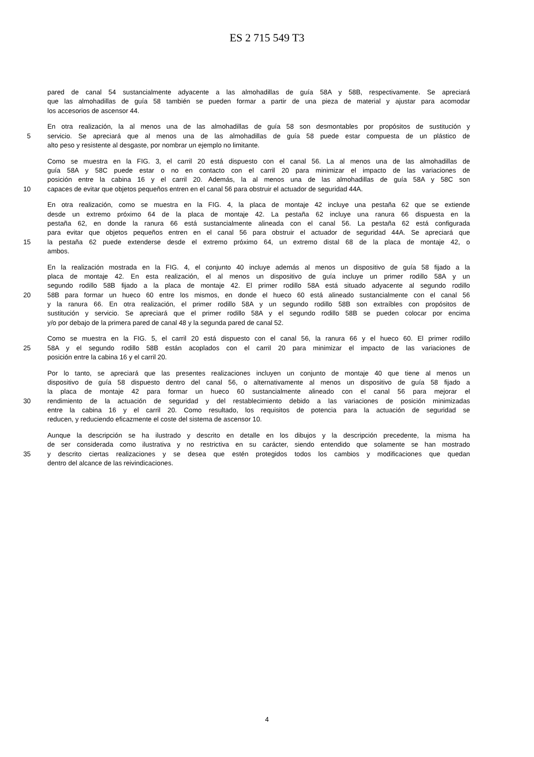ES 2 715 549 T3
pared de canal 54 sustancialmente adyacente a las almohadillas de guía 58A y 58B, respectivamente. Se apreciará
que las almohadillas de guía 58 también se pueden formar a partir de una pieza de material y ajustar para acomodar
los accesorios de ascensor 44.
En otra realización, la al menos una de las almohadillas de guía 58 son desmontables por propósitos de sustitución y
5 servicio. Se apreciará que al menos una de las almohadillas de guía 58 puede estar compuesta de un plástico de
alto peso y resistente al desgaste, por nombrar un ejemplo no limitante.
Como se muestra en la FIG. 3, el carril 20 está dispuesto con el canal 56. La al menos una de las almohadillas de
guía 58A y 58C puede estar o no en contacto con el carril 20 para minimizar el impacto de las variaciones de
posición entre la cabina 16 y el carril 20. Además, la al menos una de las almohadillas de guía 58A y 58C son
10 capaces de evitar que objetos pequeños entren en el canal 56 para obstruir el actuador de seguridad 44A.
En otra realización, como se muestra en la FIG. 4, la placa de montaje 42 incluye una pestaña 62 que se extiende
desde un extremo próximo 64 de la placa de montaje 42. La pestaña 62 incluye una ranura 66 dispuesta en la
pestaña 62, en donde la ranura 66 está sustancialmente alineada con el canal 56. La pestaña 62 está configurada
para evitar que objetos pequeños entren en el canal 56 para obstruir el actuador de seguridad 44A. Se apreciará que
15 la pestaña 62 puede extenderse desde el extremo próximo 64, un extremo distal 68 de la placa de montaje 42, o
ambos.
En la realización mostrada en la FIG. 4, el conjunto 40 incluye además al menos un dispositivo de guía 58 fijado a la
placa de montaje 42. En esta realización, el al menos un dispositivo de guía incluye un primer rodillo 58A y un
segundo rodillo 58B fijado a la placa de montaje 42. El primer rodillo 58A está situado adyacente al segundo rodillo
20 58B para formar un hueco 60 entre los mismos, en donde el hueco 60 está alineado sustancialmente con el canal 56
y la ranura 66. En otra realización, el primer rodillo 58A y un segundo rodillo 58B son extraíbles con propósitos de
sustitución y servicio. Se apreciará que el primer rodillo 58A y el segundo rodillo 58B se pueden colocar por encima
y/o por debajo de la primera pared de canal 48 y la segunda pared de canal 52.
Como se muestra en la FIG. 5, el carril 20 está dispuesto con el canal 56, la ranura 66 y el hueco 60. El primer rodillo
25 58A y el segundo rodillo 58B están acoplados con el carril 20 para minimizar el impacto de las variaciones de
posición entre la cabina 16 y el carril 20.
Por lo tanto, se apreciará que las presentes realizaciones incluyen un conjunto de montaje 40 que tiene al menos un
dispositivo de guía 58 dispuesto dentro del canal 56, o alternativamente al menos un dispositivo de guía 58 fijado a
la placa de montaje 42 para formar un hueco 60 sustancialmente alineado con el canal 56 para mejorar el
30 rendimiento de la actuación de seguridad y del restablecimiento debido a las variaciones de posición minimizadas
entre la cabina 16 y el carril 20. Como resultado, los requisitos de potencia para la actuación de seguridad se
reducen, y reduciendo eficazmente el coste del sistema de ascensor 10.
Aunque la descripción se ha ilustrado y descrito en detalle en los dibujos y la descripción precedente, la misma ha
de ser considerada como ilustrativa y no restrictiva en su carácter, siendo entendido que solamente se han mostrado
35 y descrito ciertas realizaciones y se desea que estén protegidos todos los cambios y modificaciones que quedan
dentro del alcance de las reivindicaciones.
4